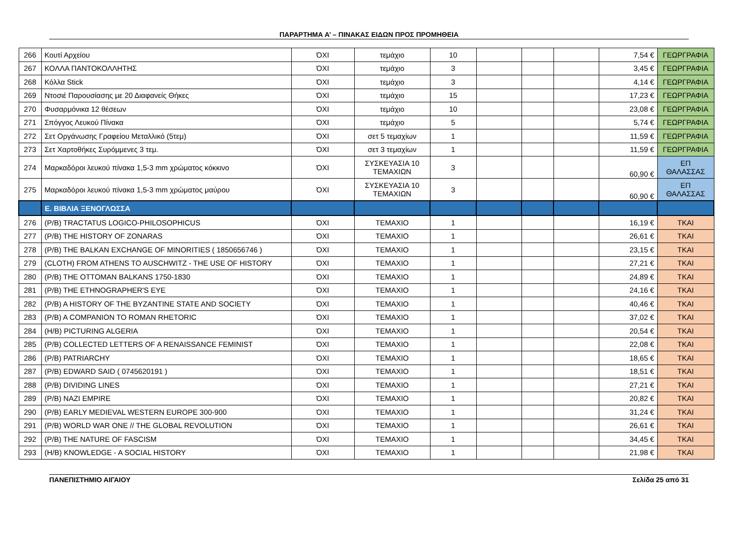ΠΑΡΑΡΤΗΜΑ Α’ – ΠΙΝΑΚΑΣ ΕΙΔΩΝ ΠΡΟΣ ΠΡΟΜΗΘΕΙΑ
| 266 | Κουτί Αρχείου | ΌΧΙ | τεμάχιο | 10 | | | | 7,54 € | ΓΕΩΡΓΡΑΦΙΑ |
| 267 | ΚΟΛΛΑ ΠΑΝΤΟΚΟΛΛΗΤΗΣ | ΌΧΙ | τεμάχιο | 3 | | | | 3,45 € | ΓΕΩΡΓΡΑΦΙΑ |
| 268 | Κόλλα Stick | ΌΧΙ | τεμάχιο | 3 | | | | 4,14 € | ΓΕΩΡΓΡΑΦΙΑ |
| 269 | Ντοσιέ Παρουσίασης με 20 Διαφανείς Θήκες | ΌΧΙ | τεμάχιο | 15 | | | | 17,23 € | ΓΕΩΡΓΡΑΦΙΑ |
| 270 | Φυσαρμόνικα 12 θέσεων | ΌΧΙ | τεμάχιο | 10 | | | | 23,08 € | ΓΕΩΡΓΡΑΦΙΑ |
| 271 | Σπόγγος Λευκού Πίνακα | ΌΧΙ | τεμάχιο | 5 | | | | 5,74 € | ΓΕΩΡΓΡΑΦΙΑ |
| 272 | Σετ Οργάνωσης Γραφείου Μεταλλικό (5τεμ) | ΌΧΙ | σετ 5 τεμαχίων | 1 | | | | 11,59 € | ΓΕΩΡΓΡΑΦΙΑ |
| 273 | Σετ Χαρτοθήκες Συρόμμενες 3 τεμ. | ΌΧΙ | σετ 3 τεμαχίων | 1 | | | | 11,59 € | ΓΕΩΡΓΡΑΦΙΑ |
| 274 | Μαρκαδόροι λευκού πίνακα 1,5-3 mm χρώματος κόκκινο | ΌΧΙ | ΣΥΣΚΕΥΑΣΙΑ 10 ΤΕΜΑΧΙΩΝ | 3 | | | | 60,90 € | ΕΠ ΘΑΛΑΣΣΑΣ |
| 275 | Μαρκαδόροι λευκού πίνακα 1,5-3 mm χρώματος μαύρου | ΌΧΙ | ΣΥΣΚΕΥΑΣΙΑ 10 ΤΕΜΑΧΙΩΝ | 3 | | | | 60,90 € | ΕΠ ΘΑΛΑΣΣΑΣ |
| | Ε. ΒΙΒΛΙΑ ΞΕΝΟΓΛΩΣΣΑ | | | | | | | | |
| 276 | (P/B) TRACTATUS LOGICO-PHILOSOPHICUS | ΌΧΙ | ΤΕΜΑΧΙΟ | 1 | | | | 16,19 € | ΤΚΑΙ |
| 277 | (P/B) THE HISTORY OF ZONARAS | ΌΧΙ | ΤΕΜΑΧΙΟ | 1 | | | | 26,61 € | ΤΚΑΙ |
| 278 | (P/B) THE BALKAN EXCHANGE OF MINORITIES ( 1850656746 ) | ΌΧΙ | ΤΕΜΑΧΙΟ | 1 | | | | 23,15 € | ΤΚΑΙ |
| 279 | (CLOTH) FROM ATHENS TO AUSCHWITZ - THE USE OF HISTORY | ΌΧΙ | ΤΕΜΑΧΙΟ | 1 | | | | 27,21 € | ΤΚΑΙ |
| 280 | (P/B) THE OTTOMAN BALKANS 1750-1830 | ΌΧΙ | ΤΕΜΑΧΙΟ | 1 | | | | 24,89 € | ΤΚΑΙ |
| 281 | (P/B) THE ETHNOGRAPHER'S EYE | ΌΧΙ | ΤΕΜΑΧΙΟ | 1 | | | | 24,16 € | ΤΚΑΙ |
| 282 | (P/B) A HISTORY OF THE BYZANTINE STATE AND SOCIETY | ΌΧΙ | ΤΕΜΑΧΙΟ | 1 | | | | 40,46 € | ΤΚΑΙ |
| 283 | (P/B) A COMPANION TO ROMAN RHETORIC | ΌΧΙ | ΤΕΜΑΧΙΟ | 1 | | | | 37,02 € | ΤΚΑΙ |
| 284 | (H/B) PICTURING ALGERIA | ΌΧΙ | ΤΕΜΑΧΙΟ | 1 | | | | 20,54 € | ΤΚΑΙ |
| 285 | (P/B) COLLECTED LETTERS OF A RENAISSANCE FEMINIST | ΌΧΙ | ΤΕΜΑΧΙΟ | 1 | | | | 22,08 € | ΤΚΑΙ |
| 286 | (P/B) PATRIARCHY | ΌΧΙ | ΤΕΜΑΧΙΟ | 1 | | | | 18,65 € | ΤΚΑΙ |
| 287 | (P/B) EDWARD SAID ( 0745620191 ) | ΌΧΙ | ΤΕΜΑΧΙΟ | 1 | | | | 18,51 € | ΤΚΑΙ |
| 288 | (P/B) DIVIDING LINES | ΌΧΙ | ΤΕΜΑΧΙΟ | 1 | | | | 27,21 € | ΤΚΑΙ |
| 289 | (P/B) NAZI EMPIRE | ΌΧΙ | ΤΕΜΑΧΙΟ | 1 | | | | 20,82 € | ΤΚΑΙ |
| 290 | (P/B) EARLY MEDIEVAL WESTERN EUROPE 300-900 | ΌΧΙ | ΤΕΜΑΧΙΟ | 1 | | | | 31,24 € | ΤΚΑΙ |
| 291 | (P/B) WORLD WAR ONE // THE GLOBAL REVOLUTION | ΌΧΙ | ΤΕΜΑΧΙΟ | 1 | | | | 26,61 € | ΤΚΑΙ |
| 292 | (P/B) THE NATURE OF FASCISM | ΌΧΙ | ΤΕΜΑΧΙΟ | 1 | | | | 34,45 € | ΤΚΑΙ |
| 293 | (H/B) KNOWLEDGE - A SOCIAL HISTORY | ΌΧΙ | ΤΕΜΑΧΙΟ | 1 | | | | 21,98 € | ΤΚΑΙ |
ΠΑΝΕΠΙΣΤΗΜΙΟ ΑΙΓΑΙΟΥ Σελίδα 25 από 31